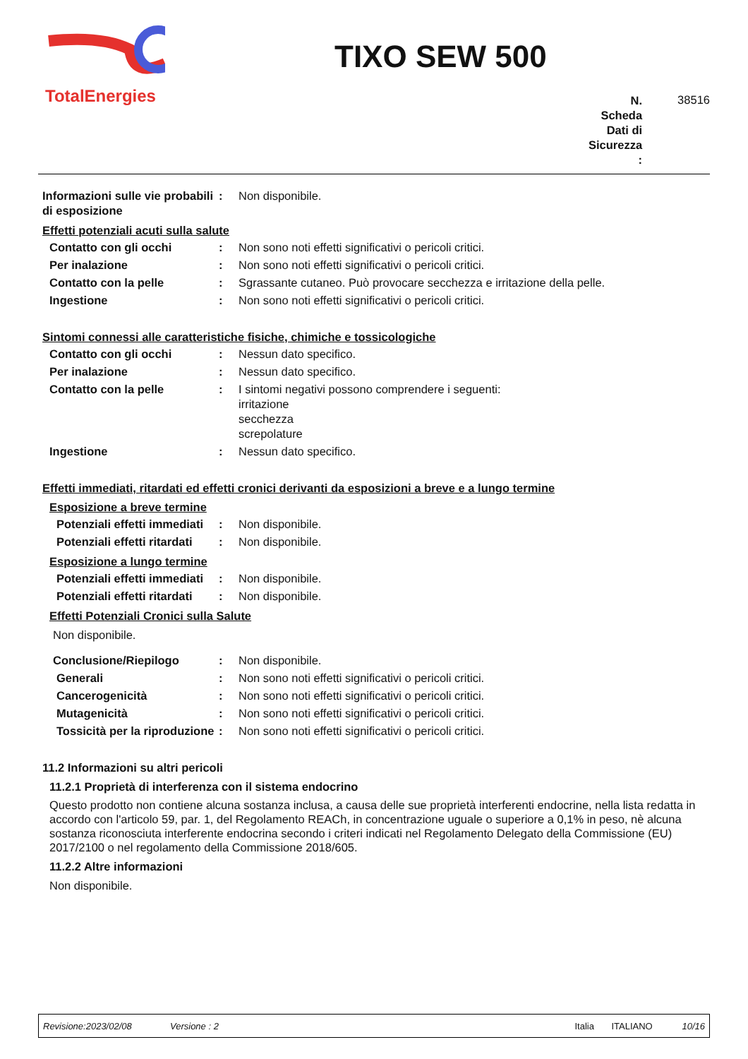TotalEnergies
TIXO SEW 500
N.
Scheda
Dati di
Sicurezza
:
38516
Informazioni sulle vie probabili di esposizione
: Non disponibile.
Effetti potenziali acuti sulla salute
Contatto con gli occhi : Non sono noti effetti significativi o pericoli critici.
Per inalazione : Non sono noti effetti significativi o pericoli critici.
Contatto con la pelle : Sgrassante cutaneo. Può provocare secchezza e irritazione della pelle.
Ingestione : Non sono noti effetti significativi o pericoli critici.
Sintomi connessi alle caratteristiche fisiche, chimiche e tossicologiche
Contatto con gli occhi : Nessun dato specifico.
Per inalazione : Nessun dato specifico.
Contatto con la pelle : I sintomi negativi possono comprendere i seguenti:
irritazione
secchezza
screpolature
Ingestione : Nessun dato specifico.
Effetti immediati, ritardati ed effetti cronici derivanti da esposizioni a breve e a lungo termine
Esposizione a breve termine
Potenziali effetti immediati
: Non disponibile.
Potenziali effetti ritardati
: Non disponibile.
Esposizione a lungo termine
Potenziali effetti immediati
: Non disponibile.
Potenziali effetti ritardati
: Non disponibile.
Effetti Potenziali Cronici sulla Salute
Non disponibile.
Conclusione/Riepilogo : Non disponibile.
Generali : Non sono noti effetti significativi o pericoli critici.
Cancerogenicità : Non sono noti effetti significativi o pericoli critici.
Mutagenicità : Non sono noti effetti significativi o pericoli critici.
Tossicità per la riproduzione
: Non sono noti effetti significativi o pericoli critici.
11.2 Informazioni su altri pericoli
11.2.1 Proprietà di interferenza con il sistema endocrino
Questo prodotto non contiene alcuna sostanza inclusa, a causa delle sue proprietà interferenti endocrine, nella lista redatta in accordo con l'articolo 59, par. 1, del Regolamento REACh, in concentrazione uguale o superiore a 0,1% in peso, nè alcuna sostanza riconosciuta interferente endocrina secondo i criteri indicati nel Regolamento Delegato della Commissione (EU) 2017/2100 o nel regolamento della Commissione 2018/605.
11.2.2 Altre informazioni
Non disponibile.
Revisione:2023/02/08 Versione : 2 Italia ITALIANO 10/16